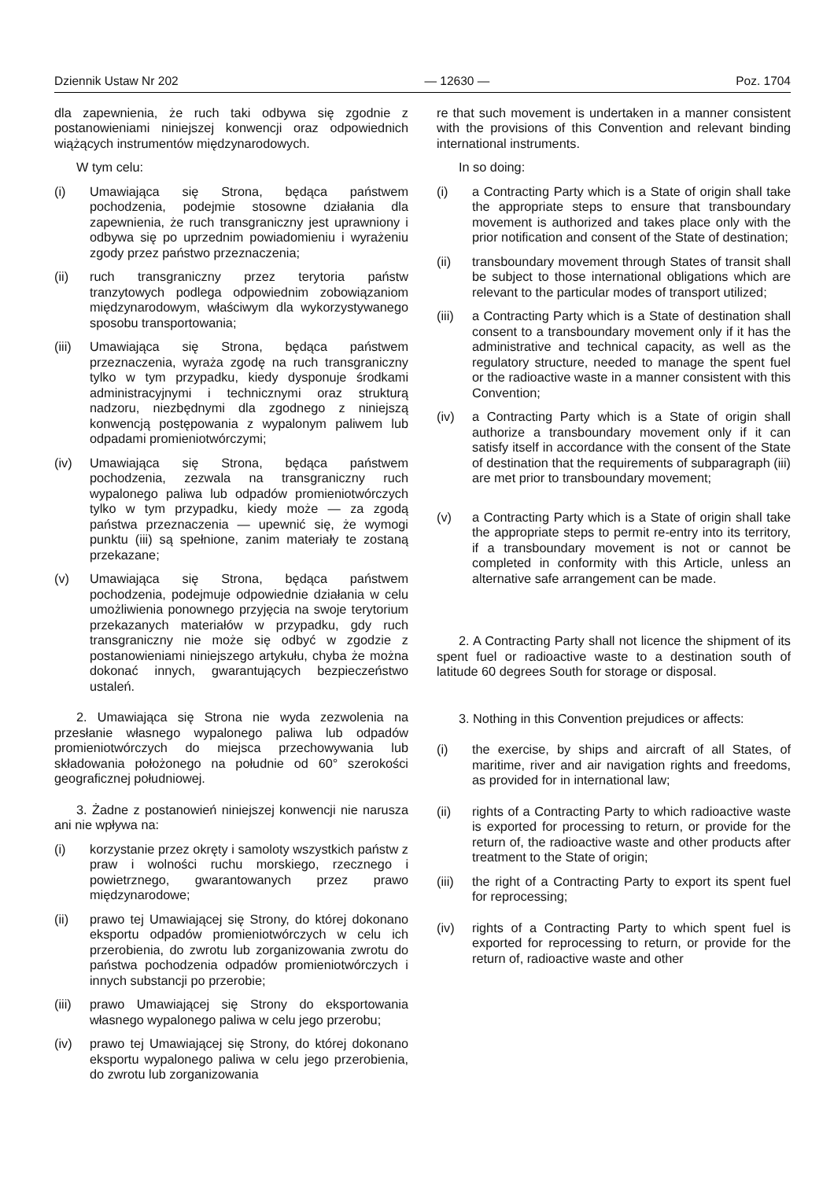Dziennik Ustaw Nr 202 — 12630 — Poz. 1704
dla zapewnienia, że ruch taki odbywa się zgodnie z postanowieniami niniejszej konwencji oraz odpowiednich wiążących instrumentów międzynarodowych.
W tym celu:
(i) Umawiająca się Strona, będąca państwem pochodzenia, podejmie stosowne działania dla zapewnienia, że ruch transgraniczny jest uprawniony i odbywa się po uprzednim powiadomieniu i wyrażeniu zgody przez państwo przeznaczenia;
(ii) ruch transgraniczny przez terytoria państw tranzytowych podlega odpowiednim zobowiązaniom międzynarodowym, właściwym dla wykorzystywanego sposobu transportowania;
(iii) Umawiająca się Strona, będąca państwem przeznaczenia, wyraża zgodę na ruch transgraniczny tylko w tym przypadku, kiedy dysponuje środkami administracyjnymi i technicznymi oraz strukturą nadzoru, niezbędnymi dla zgodnego z niniejszą konwencją postępowania z wypalonym paliwem lub odpadami promieniotwórczymi;
(iv) Umawiająca się Strona, będąca państwem pochodzenia, zezwala na transgraniczny ruch wypalonego paliwa lub odpadów promieniotwórczych tylko w tym przypadku, kiedy może — za zgodą państwa przeznaczenia — upewnić się, że wymogi punktu (iii) są spełnione, zanim materiały te zostaną przekazane;
(v) Umawiająca się Strona, będąca państwem pochodzenia, podejmuje odpowiednie działania w celu umożliwienia ponownego przyjęcia na swoje terytorium przekazanych materiałów w przypadku, gdy ruch transgraniczny nie może się odbyć w zgodzie z postanowieniami niniejszego artykułu, chyba że można dokonać innych, gwarantujących bezpieczeństwo ustaleń.
2. Umawiająca się Strona nie wyda zezwolenia na przesłanie własnego wypalonego paliwa lub odpadów promieniotwórczych do miejsca przechowywania lub składowania położonego na południe od 60° szerokości geograficznej południowej.
3. Żadne z postanowień niniejszej konwencji nie narusza ani nie wpływa na:
(i) korzystanie przez okręty i samoloty wszystkich państw z praw i wolności ruchu morskiego, rzecznego i powietrznego, gwarantowanych przez prawo międzynarodowe;
(ii) prawo tej Umawiającej się Strony, do której dokonano eksportu odpadów promieniotwórczych w celu ich przerobienia, do zwrotu lub zorganizowania zwrotu do państwa pochodzenia odpadów promieniotwórczych i innych substancji po przerobie;
(iii) prawo Umawiającej się Strony do eksportowania własnego wypalonego paliwa w celu jego przerobu;
(iv) prawo tej Umawiającej się Strony, do której dokonano eksportu wypalonego paliwa w celu jego przerobienia, do zwrotu lub zorganizowania
re that such movement is undertaken in a manner consistent with the provisions of this Convention and relevant binding international instruments.
In so doing:
(i) a Contracting Party which is a State of origin shall take the appropriate steps to ensure that transboundary movement is authorized and takes place only with the prior notification and consent of the State of destination;
(ii) transboundary movement through States of transit shall be subject to those international obligations which are relevant to the particular modes of transport utilized;
(iii) a Contracting Party which is a State of destination shall consent to a transboundary movement only if it has the administrative and technical capacity, as well as the regulatory structure, needed to manage the spent fuel or the radioactive waste in a manner consistent with this Convention;
(iv) a Contracting Party which is a State of origin shall authorize a transboundary movement only if it can satisfy itself in accordance with the consent of the State of destination that the requirements of subparagraph (iii) are met prior to transboundary movement;
(v) a Contracting Party which is a State of origin shall take the appropriate steps to permit re-entry into its territory, if a transboundary movement is not or cannot be completed in conformity with this Article, unless an alternative safe arrangement can be made.
2. A Contracting Party shall not licence the shipment of its spent fuel or radioactive waste to a destination south of latitude 60 degrees South for storage or disposal.
3. Nothing in this Convention prejudices or affects:
(i) the exercise, by ships and aircraft of all States, of maritime, river and air navigation rights and freedoms, as provided for in international law;
(ii) rights of a Contracting Party to which radioactive waste is exported for processing to return, or provide for the return of, the radioactive waste and other products after treatment to the State of origin;
(iii) the right of a Contracting Party to export its spent fuel for reprocessing;
(iv) rights of a Contracting Party to which spent fuel is exported for reprocessing to return, or provide for the return of, radioactive waste and other